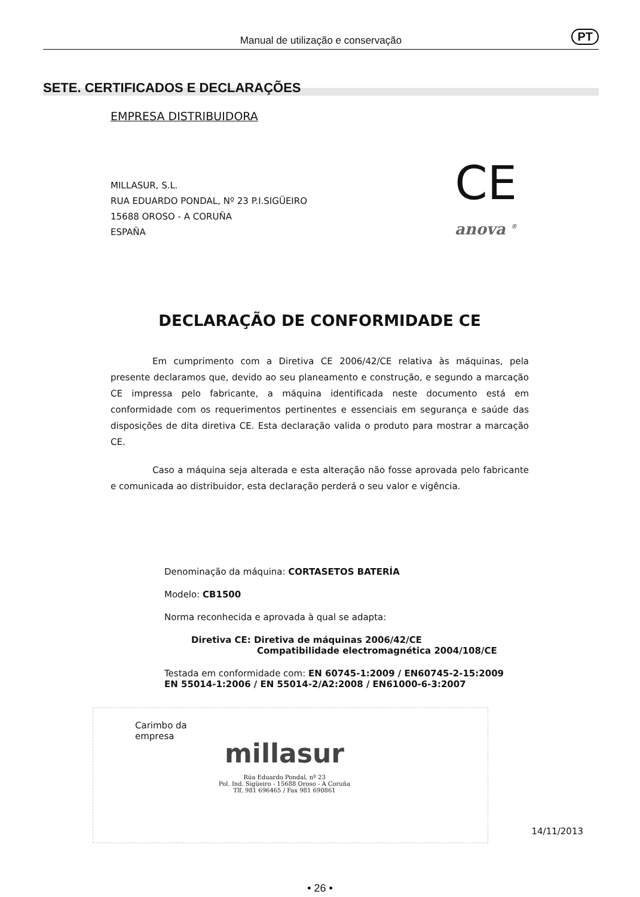Manual de utilização e conservação PT
SETE. CERTIFICADOS E DECLARAÇÕES
EMPRESA DISTRIBUIDORA
CE
anova <sup>®</sup>
MILLASUR, S.L.
RUA EDUARDO PONDAL, Nº 23 P.I.SIGÜEIRO
15688 OROSO - A CORUÑA
ESPAÑA
DECLARAÇÃO DE CONFORMIDADE CE
Em cumprimento com a Diretiva CE 2006/42/CE relativa às máquinas, pela presente declaramos que, devido ao seu planeamento e construção, e segundo a marcação CE impressa pelo fabricante, a máquina identificada neste documento está em conformidade com os requerimentos pertinentes e essenciais em segurança e saúde das disposições de dita diretiva CE. Esta declaração valida o produto para mostrar a marcação CE.
Caso a máquina seja alterada e esta alteração não fosse aprovada pelo fabricante e comunicada ao distribuidor, esta declaração perderá o seu valor e vigência.
Denominação da máquina: CORTASETOS BATERÍA
Modelo: CB1500
Norma reconhecida e aprovada à qual se adapta:
Diretiva CE: Diretiva de máquinas 2006/42/CE
Compatibilidade electromagnética 2004/108/CE
Testada em conformidade com: EN 60745-1:2009 / EN60745-2-15:2009
EN 55014-1:2006 / EN 55014-2/A2:2008 / EN61000-6-3:2007
Carimbo da
empresa
millasur
Rúa Eduardo Pondal, nº 23
Pol. Ind. Sigüeiro - 15688 Oroso - A Coruña
Tlf. 981 696465 / Fax 981 690861
14/11/2013
• 26 •